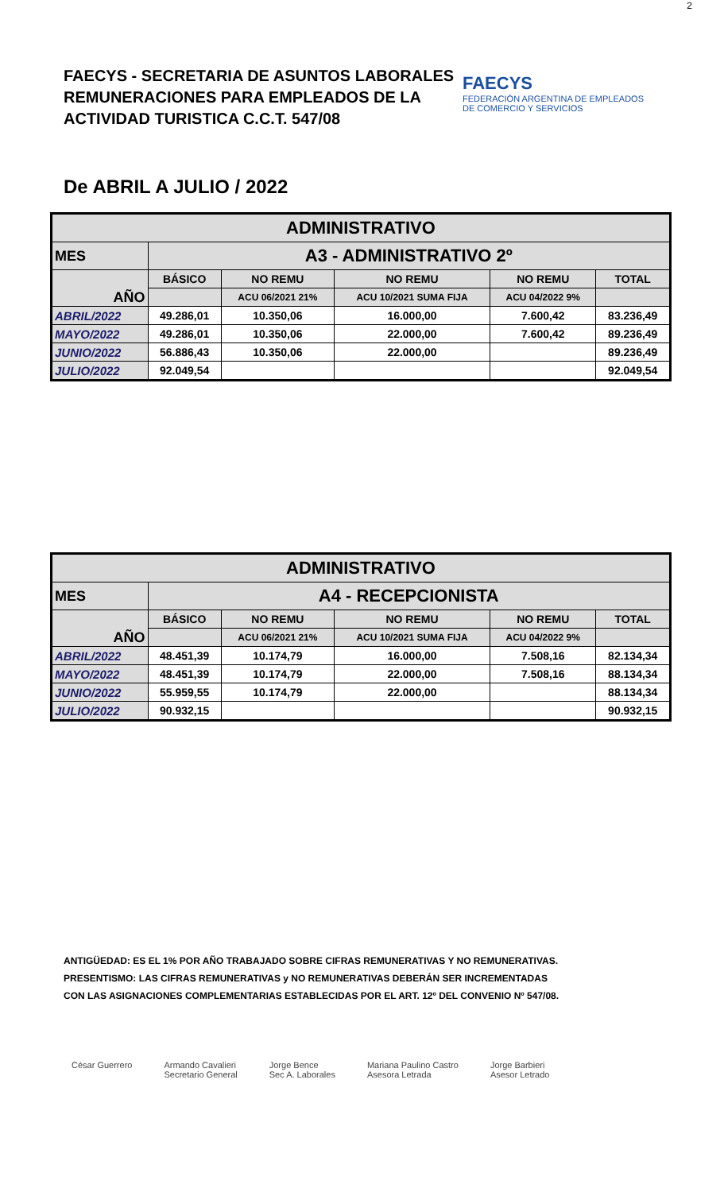2
FAECYS - SECRETARIA DE ASUNTOS LABORALES
REMUNERACIONES PARA EMPLEADOS DE LA
ACTIVIDAD TURISTICA C.C.T. 547/08
FAECYS
FEDERACIÓN ARGENTINA DE EMPLEADOS
DE COMERCIO Y SERVICIOS
De ABRIL A JULIO / 2022
| ADMINISTRATIVO | | | | | |
| --- | --- | --- | --- | --- | --- |
| MES | A3 - ADMINISTRATIVO 2º | | | | |
| AÑO | BÁSICO | NO REMU | NO REMU | NO REMU | TOTAL |
| | | ACU 06/2021 21% | ACU 10/2021 SUMA FIJA | ACU 04/2022 9% | |
| ABRIL/2022 | 49.286,01 | 10.350,06 | 16.000,00 | 7.600,42 | 83.236,49 |
| MAYO/2022 | 49.286,01 | 10.350,06 | 22.000,00 | 7.600,42 | 89.236,49 |
| JUNIO/2022 | 56.886,43 | 10.350,06 | 22.000,00 | | 89.236,49 |
| JULIO/2022 | 92.049,54 | | | | 92.049,54 |
| ADMINISTRATIVO | | | | | |
| --- | --- | --- | --- | --- | --- |
| MES | A4 - RECEPCIONISTA | | | | |
| AÑO | BÁSICO | NO REMU | NO REMU | NO REMU | TOTAL |
| | | ACU 06/2021 21% | ACU 10/2021 SUMA FIJA | ACU 04/2022 9% | |
| ABRIL/2022 | 48.451,39 | 10.174,79 | 16.000,00 | 7.508,16 | 82.134,34 |
| MAYO/2022 | 48.451,39 | 10.174,79 | 22.000,00 | 7.508,16 | 88.134,34 |
| JUNIO/2022 | 55.959,55 | 10.174,79 | 22.000,00 | | 88.134,34 |
| JULIO/2022 | 90.932,15 | | | | 90.932,15 |
ANTIGÜEDAD: ES EL 1% POR AÑO TRABAJADO SOBRE CIFRAS REMUNERATIVAS Y NO REMUNERATIVAS.
PRESENTISMO: LAS CIFRAS REMUNERATIVAS y NO REMUNERATIVAS DEBERÁN SER INCREMENTADAS
CON LAS ASIGNACIONES COMPLEMENTARIAS ESTABLECIDAS POR EL ART. 12º DEL CONVENIO Nº 547/08.
César Guerrero Armando Cavalieri
Secretario General
Jorge Bence
Sec A. Laborales
Mariana Paulino Castro
Asesora Letrada
Jorge Barbieri
Asesor Letrado